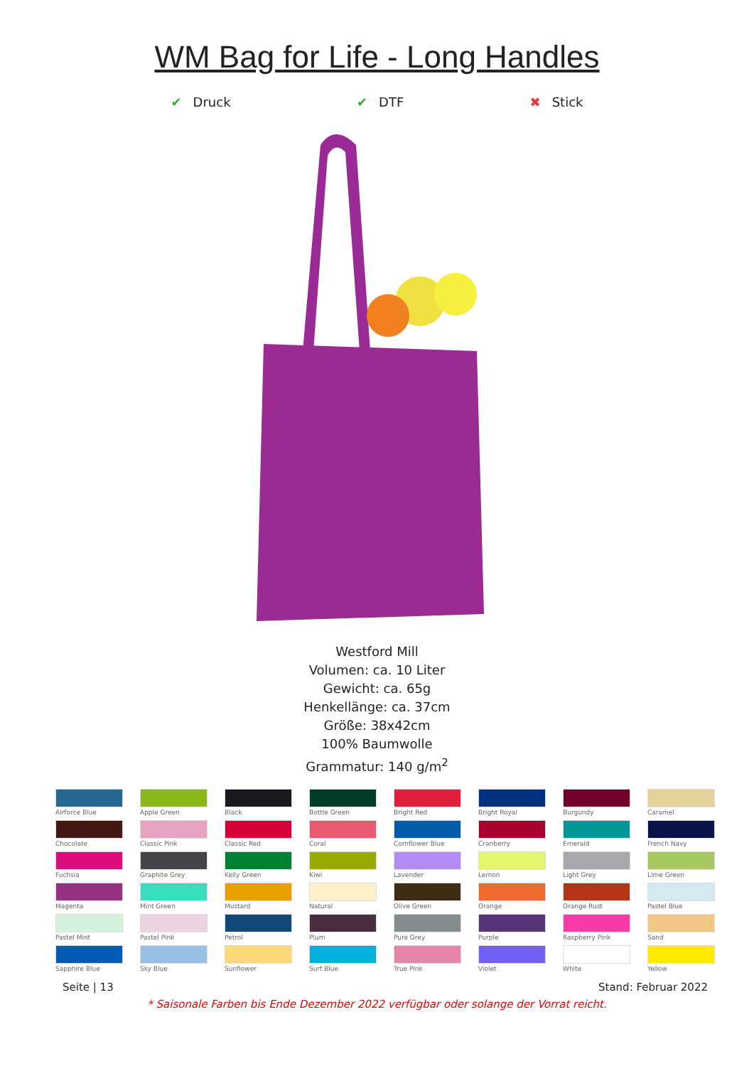WM Bag for Life - Long Handles
✔ Druck ✔ DTF ✖ Stick
Westford Mill
Volumen: ca. 10 Liter
Gewicht: ca. 65g
Henkellänge: ca. 37cm
Größe: 38x42cm
100% Baumwolle
Grammatur: 140 g/m<sup>2</sup>
Airforce Blue
Apple Green
Black
Bottle Green
Bright Red
Bright Royal
Burgundy
Caramel
Chocolate
Classic Pink
Classic Red
Coral
Cornflower Blue
Cranberry
Emerald
French Navy
Fuchsia
Graphite Grey
Kelly Green
Kiwi
Lavender
Lemon
Light Grey
Lime Green
Magenta
Mint Green
Mustard
Natural
Olive Green
Orange
Orange Rust
Pastel Blue
Pastel Mint
Pastel Pink
Petrol
Plum
Pure Grey
Purple
Raspberry Pink
Sand
Sapphire Blue
Sky Blue
Sunflower
Surf Blue
True Pink
Violet
White
Yellow
Seite | 13 Stand: Februar 2022
* Saisonale Farben bis Ende Dezember 2022 verfügbar oder solange der Vorrat reicht.